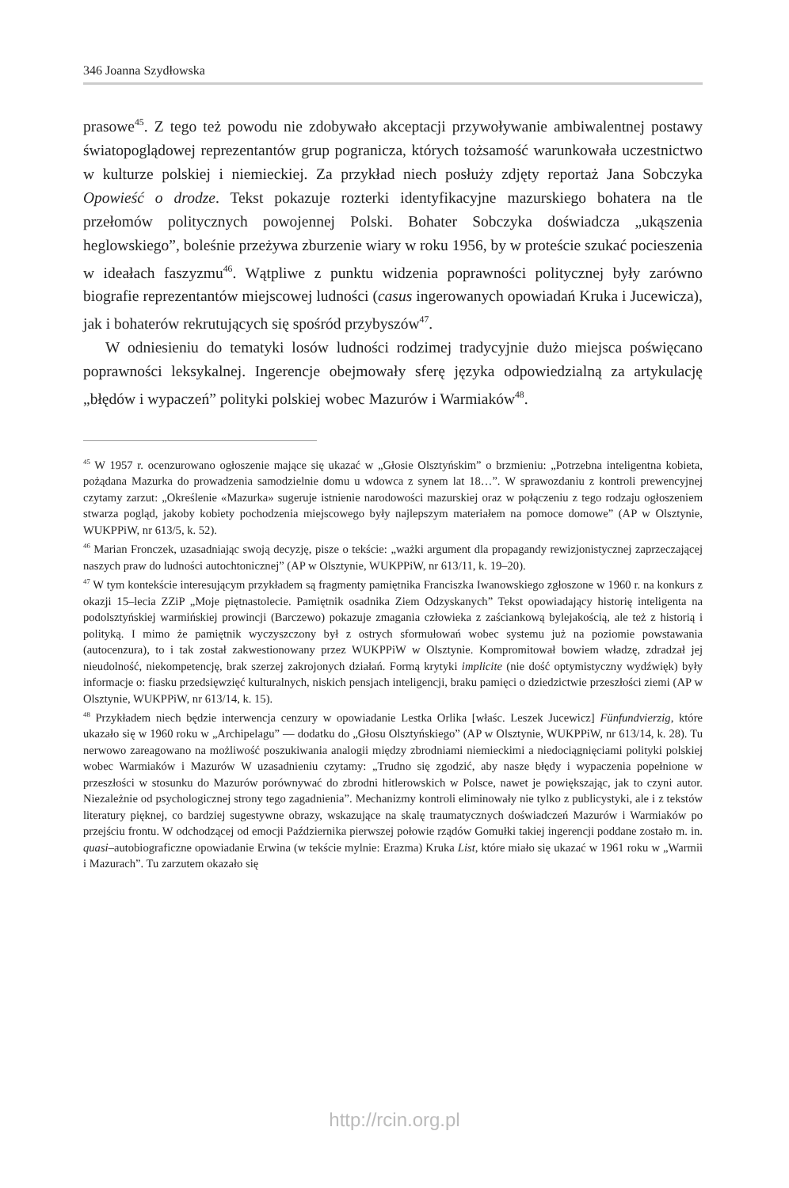346 Joanna Szydłowska
prasowe<sup>45</sup>. Z tego też powodu nie zdobywało akceptacji przywoływanie ambiwalentnej postawy światopoglądowej reprezentantów grup pogranicza, których tożsamość warunkowała uczestnictwo w kulturze polskiej i niemieckiej. Za przykład niech posłuży zdjęty reportaż Jana Sobczyka Opowieść o drodze. Tekst pokazuje rozterki identyfikacyjne mazurskiego bohatera na tle przełomów politycznych powojennej Polski. Bohater Sobczyka doświadcza „ukąszenia heglowskiego”, boleśnie przeżywa zburzenie wiary w roku 1956, by w proteście szukać pocieszenia w ideałach faszyzmu<sup>46</sup>. Wątpliwe z punktu widzenia poprawności politycznej były zarówno biografie reprezentantów miejscowej ludności (casus ingerowanych opowiadań Kruka i Jucewicza), jak i bohaterów rekrutujących się spośród przybyszów<sup>47</sup>.
W odniesieniu do tematyki losów ludności rodzimej tradycyjnie dużo miejsca poświęcano poprawności leksykalnej. Ingerencje obejmowały sferę języka odpowiedzialną za artykulację „błędów i wypaczeń” polityki polskiej wobec Mazurów i Warmiaków<sup>48</sup>.
<sup>45</sup> W 1957 r. ocenzurowano ogłoszenie mające się ukazać w „Głosie Olsztyńskim” o brzmieniu: „Potrzebna inteligentna kobieta, pożądana Mazurka do prowadzenia samodzielnie domu u wdowca z synem lat 18…”. W sprawozdaniu z kontroli prewencyjnej czytamy zarzut: „Określenie «Mazurka» sugeruje istnienie narodowości mazurskiej oraz w połączeniu z tego rodzaju ogłoszeniem stwarza pogląd, jakoby kobiety pochodzenia miejscowego były najlepszym materiałem na pomoce domowe” (AP w Olsztynie, WUKPPiW, nr 613/5, k. 52).
<sup>46</sup> Marian Fronczek, uzasadniając swoją decyzję, pisze o tekście: „ważki argument dla propagandy rewizjonistycznej zaprzeczającej naszych praw do ludności autochtonicznej” (AP w Olsztynie, WUKPPiW, nr 613/11, k. 19–20).
<sup>47</sup> W tym kontekście interesującym przykładem są fragmenty pamiętnika Franciszka Iwanowskiego zgłoszone w 1960 r. na konkurs z okazji 15–lecia ZZiP „Moje piętnastolecie. Pamiętnik osadnika Ziem Odzyskanych” Tekst opowiadający historię inteligenta na podolsztyńskiej warmińskiej prowincji (Barczewo) pokazuje zmagania człowieka z zaściankową bylejakością, ale też z historią i polityką. I mimo że pamiętnik wyczyszczony był z ostrych sformułowań wobec systemu już na poziomie powstawania (autocenzura), to i tak został zakwestionowany przez WUKPPiW w Olsztynie. Kompromitował bowiem władzę, zdradzał jej nieudolność, niekompetencję, brak szerzej zakrojonych działań. Formą krytyki implicite (nie dość optymistyczny wydźwięk) były informacje o: fiasku przedsięwzięć kulturalnych, niskich pensjach inteligencji, braku pamięci o dziedzictwie przeszłości ziemi (AP w Olsztynie, WUKPPiW, nr 613/14, k. 15).
<sup>48</sup> Przykładem niech będzie interwencja cenzury w opowiadanie Lestka Orlika [właśc. Leszek Jucewicz] Fünfundvierzig, które ukazało się w 1960 roku w „Archipelagu” — dodatku do „Głosu Olsztyńskiego” (AP w Olsztynie, WUKPPiW, nr 613/14, k. 28). Tu nerwowo zareagowano na możliwość poszukiwania analogii między zbrodniami niemieckimi a niedociągnięciami polityki polskiej wobec Warmiaków i Mazurów W uzasadnieniu czytamy: „Trudno się zgodzić, aby nasze błędy i wypaczenia popełnione w przeszłości w stosunku do Mazurów porównywać do zbrodni hitlerowskich w Polsce, nawet je powiększając, jak to czyni autor. Niezależnie od psychologicznej strony tego zagadnienia”. Mechanizmy kontroli eliminowały nie tylko z publicystyki, ale i z tekstów literatury pięknej, co bardziej sugestywne obrazy, wskazujące na skalę traumatycznych doświadczeń Mazurów i Warmiaków po przejściu frontu. W odchodzącej od emocji Października pierwszej połowie rządów Gomułki takiej ingerencji poddane zostało m. in. quasi–autobiograficzne opowiadanie Erwina (w tekście mylnie: Erazma) Kruka List, które miało się ukazać w 1961 roku w „Warmii i Mazurach”. Tu zarzutem okazało się
http://rcin.org.pl